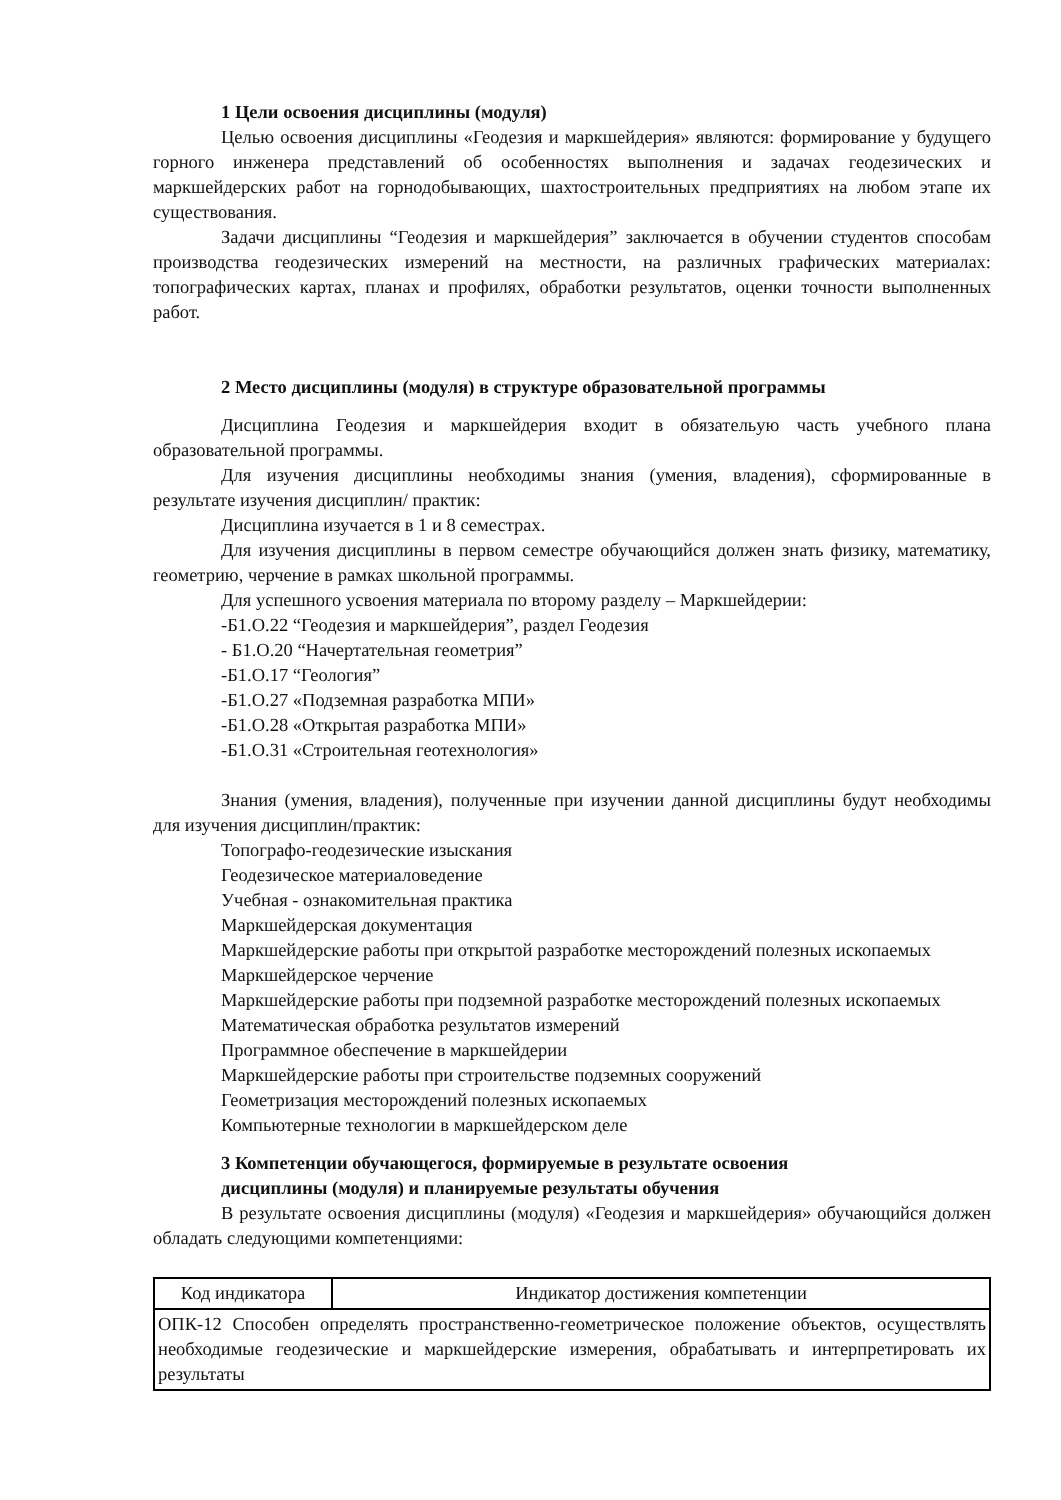1 Цели освоения дисциплины (модуля)
Целью освоения дисциплины «Геодезия и маркшейдерия» являются: формирование у будущего горного инженера представлений об особенностях выполнения и задачах геодезических и маркшейдерских работ на горнодобывающих, шахтостроительных предприятиях на любом этапе их существования.
Задачи дисциплины “Геодезия и маркшейдерия” заключается в обучении студентов способам производства геодезических измерений на местности, на различных графических материалах: топографических картах, планах и профилях, обработки результатов, оценки точности выполненных работ.
2 Место дисциплины (модуля) в структуре образовательной программы
Дисциплина Геодезия и маркшейдерия входит в обязательую часть учебного плана образовательной программы.
Для изучения дисциплины необходимы знания (умения, владения), сформированные в результате изучения дисциплин/ практик:
Дисциплина изучается в 1 и 8 семестрах.
Для изучения дисциплины в первом семестре обучающийся должен знать физику, математику, геометрию, черчение в рамках школьной программы.
Для успешного усвоения материала по второму разделу – Маркшейдерии:
-Б1.О.22 “Геодезия и маркшейдерия”, раздел Геодезия
- Б1.О.20 “Начертательная геометрия”
-Б1.О.17 “Геология”
-Б1.О.27 «Подземная разработка МПИ»
-Б1.О.28 «Открытая разработка МПИ»
-Б1.О.31 «Строительная геотехнология»
Знания (умения, владения), полученные при изучении данной дисциплины будут необходимы для изучения дисциплин/практик:
Топографо-геодезические изыскания
Геодезическое материаловедение
Учебная - ознакомительная практика
Маркшейдерская документация
Маркшейдерские работы при открытой разработке месторождений полезных ископаемых
Маркшейдерское черчение
Маркшейдерские работы при подземной разработке месторождений полезных ископаемых
Математическая обработка результатов измерений
Программное обеспечение в маркшейдерии
Маркшейдерские работы при строительстве подземных сооружений
Геометризация месторождений полезных ископаемых
Компьютерные технологии в маркшейдерском деле
3 Компетенции обучающегося, формируемые в результате освоения
дисциплины (модуля) и планируемые результаты обучения
В результате освоения дисциплины (модуля) «Геодезия и маркшейдерия» обучающийся должен обладать следующими компетенциями:
| Код индикатора | Индикатор достижения компетенции |
| ОПК-12 Способен определять пространственно-геометрическое положение объектов, осуществлять необходимые геодезические и маркшейдерские измерения, обрабатывать и интерпретировать их результаты | |